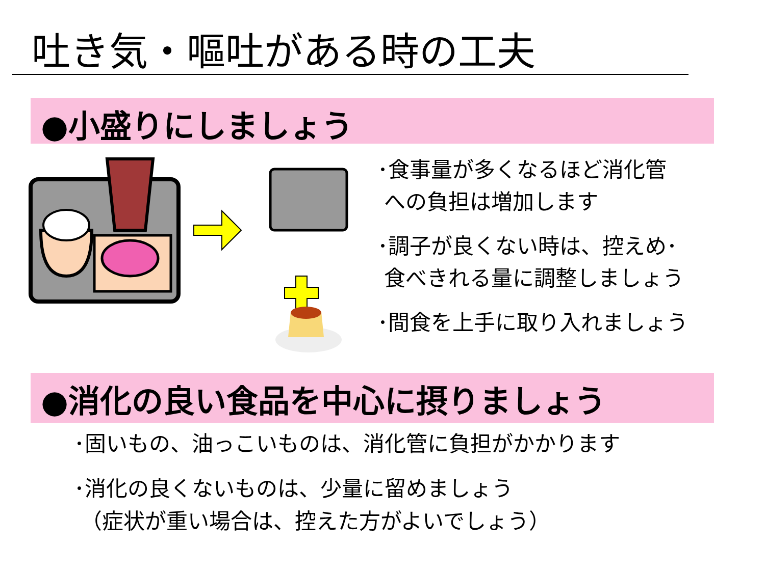吐き気・嘔吐がある時の工夫
●小盛りにしましょう
･食事量が多くなるほど消化管
への負担は増加します
･調子が良くない時は、控えめ･
食べきれる量に調整しましょう
･間食を上手に取り入れましょう
●消化の良い食品を中心に摂りましょう
･固いもの、油っこいものは、消化管に負担がかかります
･消化の良くないものは、少量に留めましょう
（症状が重い場合は、控えた方がよいでしょう）